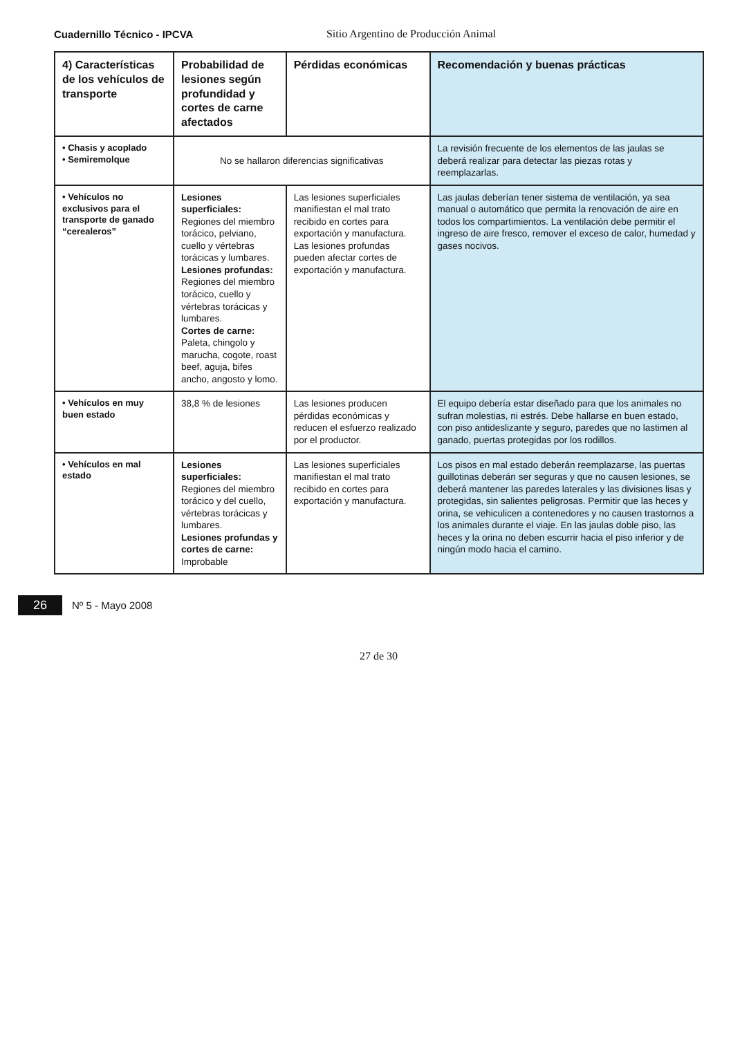Cuadernillo Técnico - IPCVA Sitio Argentino de Producción Animal
| 4) Características de los vehículos de transporte | Probabilidad de lesiones según profundidad y cortes de carne afectados | Pérdidas económicas | Recomendación y buenas prácticas |
| --- | --- | --- | --- |
| • Chasis y acoplado • Semiremolque | No se hallaron diferencias significativas | | La revisión frecuente de los elementos de las jaulas se deberá realizar para detectar las piezas rotas y reemplazarlas. |
| • Vehículos no exclusivos para el transporte de ganado “cerealeros” | Lesiones superficiales: Regiones del miembro torácico, pelviano, cuello y vértebras torácicas y lumbares. Lesiones profundas: Regiones del miembro torácico, cuello y vértebras torácicas y lumbares. Cortes de carne: Paleta, chingolo y marucha, cogote, roast beef, aguja, bifes ancho, angosto y lomo. | Las lesiones superficiales manifiestan el mal trato recibido en cortes para exportación y manufactura. Las lesiones profundas pueden afectar cortes de exportación y manufactura. | Las jaulas deberían tener sistema de ventilación, ya sea manual o automático que permita la renovación de aire en todos los compartimientos. La ventilación debe permitir el ingreso de aire fresco, remover el exceso de calor, humedad y gases nocivos. |
| • Vehículos en muy buen estado | 38,8 % de lesiones | Las lesiones producen pérdidas económicas y reducen el esfuerzo realizado por el productor. | El equipo debería estar diseñado para que los animales no sufran molestias, ni estrés. Debe hallarse en buen estado, con piso antideslizante y seguro, paredes que no lastimen al ganado, puertas protegidas por los rodillos. |
| • Vehículos en mal estado | Lesiones superficiales: Regiones del miembro torácico y del cuello, vértebras torácicas y lumbares. Lesiones profundas y cortes de carne: Improbable | Las lesiones superficiales manifiestan el mal trato recibido en cortes para exportación y manufactura. | Los pisos en mal estado deberán reemplazarse, las puertas guillotinas deberán ser seguras y que no causen lesiones, se deberá mantener las paredes laterales y las divisiones lisas y protegidas, sin salientes peligrosas. Permitir que las heces y orina, se vehiculicen a contenedores y no causen trastornos a los animales durante el viaje. En las jaulas doble piso, las heces y la orina no deben escurrir hacia el piso inferior y de ningún modo hacia el camino. |
26 Nº 5 - Mayo 2008
27 de 30